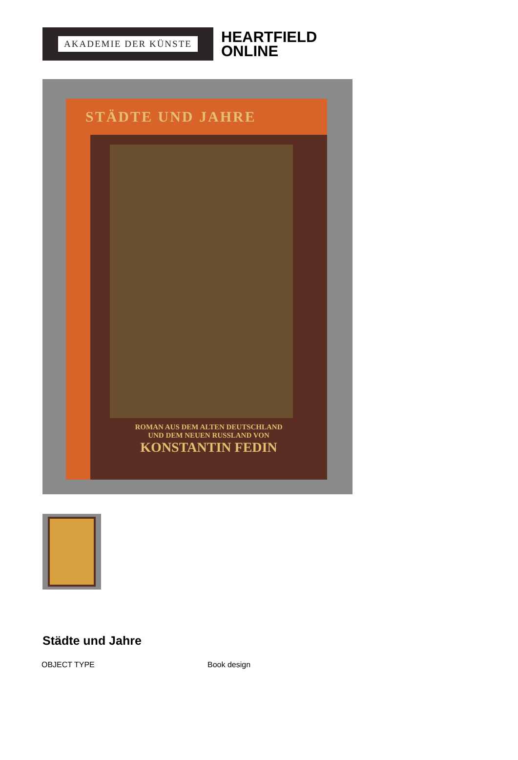AKADEMIE DER KÜNSTE
HEARTFIELD
ONLINE
STÄDTE UND JAHRE
ROMAN AUS DEM ALTEN DEUTSCHLAND
UND DEM NEUEN RUSSLAND VON
KONSTANTIN FEDIN
Städte und Jahre
| OBJECT TYPE | Book design |